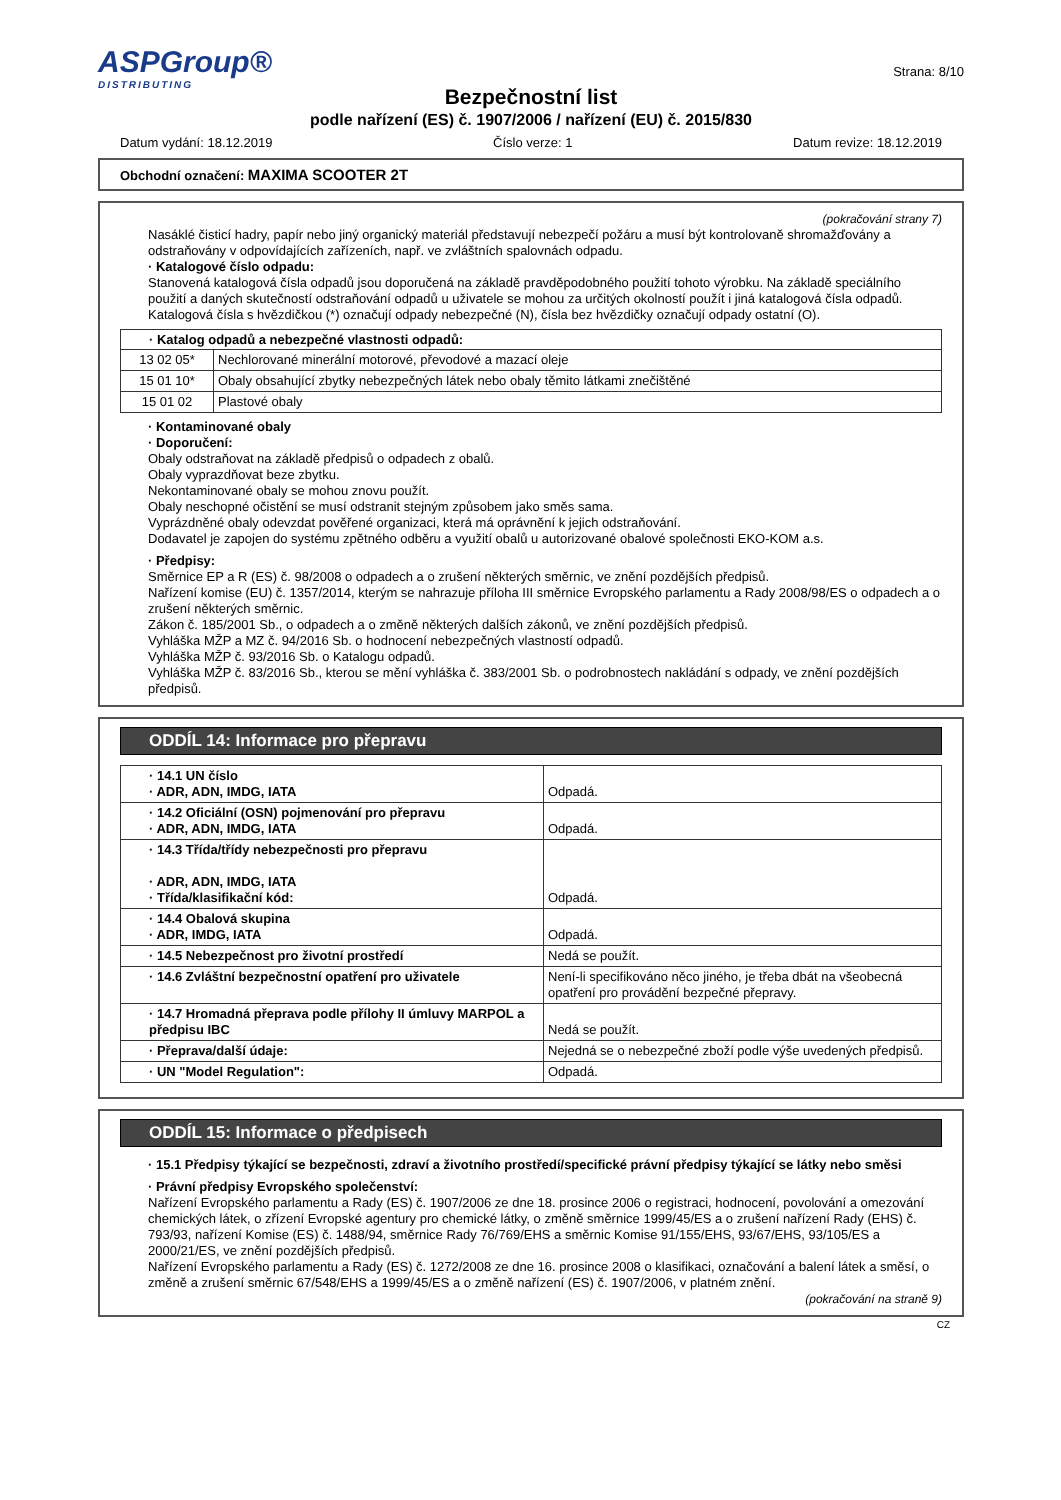ASPGroup®
DISTRIBUTING
Strana: 8/10
Bezpečnostní list
podle nařízení (ES) č. 1907/2006 / nařízení (EU) č. 2015/830
Datum vydání: 18.12.2019 Číslo verze: 1 Datum revize: 18.12.2019
Obchodní označení: MAXIMA SCOOTER 2T
(pokračování strany 7)
Nasáklé čisticí hadry, papír nebo jiný organický materiál představují nebezpečí požáru a musí být kontrolovaně shromažďovány a odstraňovány v odpovídajících zařízeních, např. ve zvláštních spalovnách odpadu.
· Katalogové číslo odpadu:
Stanovená katalogová čísla odpadů jsou doporučená na základě pravděpodobného použití tohoto výrobku. Na základě speciálního použití a daných skutečností odstraňování odpadů u uživatele se mohou za určitých okolností použít i jiná katalogová čísla odpadů.
Katalogová čísla s hvězdičkou (*) označují odpady nebezpečné (N), čísla bez hvězdičky označují odpady ostatní (O).
| · Katalog odpadů a nebezpečné vlastnosti odpadů: | |
| --- | --- |
| 13 02 05* | Nechlorované minerální motorové, převodové a mazací oleje |
| 15 01 10* | Obaly obsahující zbytky nebezpečných látek nebo obaly těmito látkami znečištěné |
| 15 01 02 | Plastové obaly |
· Kontaminované obaly
· Doporučení:
Obaly odstraňovat na základě předpisů o odpadech z obalů.
Obaly vyprazdňovat beze zbytku.
Nekontaminované obaly se mohou znovu použít.
Obaly neschopné očistění se musí odstranit stejným způsobem jako směs sama.
Vyprázdněné obaly odevzdat pověřené organizaci, která má oprávnění k jejich odstraňování.
Dodavatel je zapojen do systému zpětného odběru a využití obalů u autorizované obalové společnosti EKO-KOM a.s.
· Předpisy:
Směrnice EP a R (ES) č. 98/2008 o odpadech a o zrušení některých směrnic, ve znění pozdějších předpisů.
Nařízení komise (EU) č. 1357/2014, kterým se nahrazuje příloha III směrnice Evropského parlamentu a Rady 2008/98/ES o odpadech a o zrušení některých směrnic.
Zákon č. 185/2001 Sb., o odpadech a o změně některých dalších zákonů, ve znění pozdějších předpisů.
Vyhláška MŽP a MZ č. 94/2016 Sb. o hodnocení nebezpečných vlastností odpadů.
Vyhláška MŽP č. 93/2016 Sb. o Katalogu odpadů.
Vyhláška MŽP č. 83/2016 Sb., kterou se mění vyhláška č. 383/2001 Sb. o podrobnostech nakládání s odpady, ve znění pozdějších předpisů.
ODDÍL 14: Informace pro přepravu
| · 14.1 UN číslo · ADR, ADN, IMDG, IATA | Odpadá. |
| · 14.2 Oficiální (OSN) pojmenování pro přepravu · ADR, ADN, IMDG, IATA | Odpadá. |
| · 14.3 Třída/třídy nebezpečnosti pro přepravu · ADR, ADN, IMDG, IATA · Třída/klasifikační kód: | Odpadá. |
| · 14.4 Obalová skupina · ADR, IMDG, IATA | Odpadá. |
| · 14.5 Nebezpečnost pro životní prostředí | Nedá se použít. |
| · 14.6 Zvláštní bezpečnostní opatření pro uživatele | Není-li specifikováno něco jiného, je třeba dbát na všeobecná opatření pro provádění bezpečné přepravy. |
| · 14.7 Hromadná přeprava podle přílohy II úmluvy MARPOL a předpisu IBC | Nedá se použít. |
| · Přeprava/další údaje: | Nejedná se o nebezpečné zboží podle výše uvedených předpisů. |
| · UN "Model Regulation": | Odpadá. |
ODDÍL 15: Informace o předpisech
· 15.1 Předpisy týkající se bezpečnosti, zdraví a životního prostředí/specifické právní předpisy týkající se látky nebo směsi
· Právní předpisy Evropského společenství:
Nařízení Evropského parlamentu a Rady (ES) č. 1907/2006 ze dne 18. prosince 2006 o registraci, hodnocení, povolování a omezování chemických látek, o zřízení Evropské agentury pro chemické látky, o změně směrnice 1999/45/ES a o zrušení nařízení Rady (EHS) č. 793/93, nařízení Komise (ES) č. 1488/94, směrnice Rady 76/769/EHS a směrnic Komise 91/155/EHS, 93/67/EHS, 93/105/ES a 2000/21/ES, ve znění pozdějších předpisů.
Nařízení Evropského parlamentu a Rady (ES) č. 1272/2008 ze dne 16. prosince 2008 o klasifikaci, označování a balení látek a směsí, o změně a zrušení směrnic 67/548/EHS a 1999/45/ES a o změně nařízení (ES) č. 1907/2006, v platném znění.
(pokračování na straně 9)
CZ